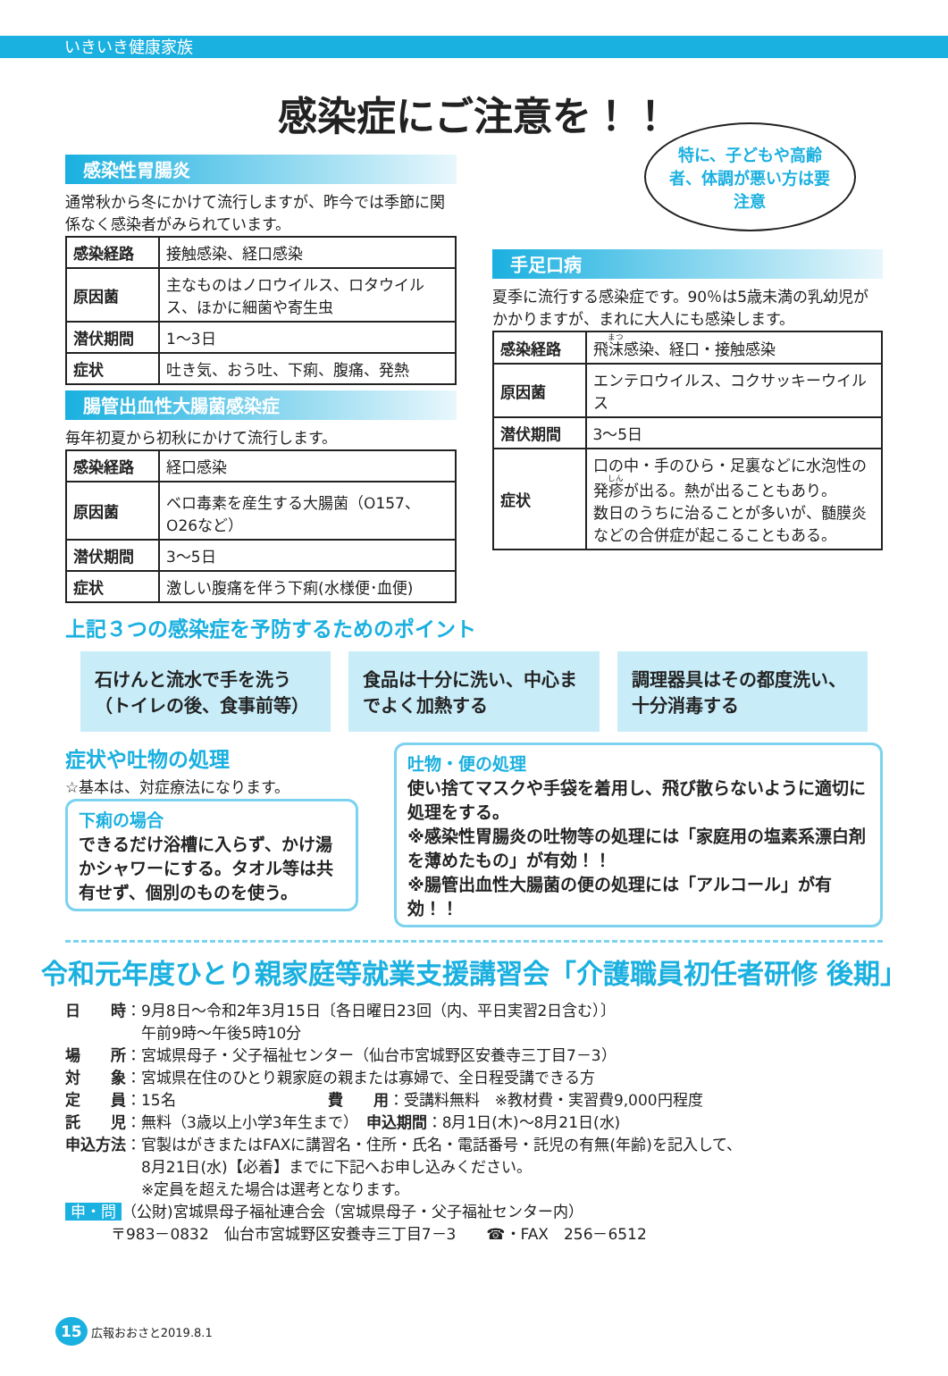いきいき健康家族
感染症にご注意を！！
感染性胃腸炎
通常秋から冬にかけて流行しますが、昨今では季節に関係なく感染者がみられています。
| 感染経路 | 接触感染、経口感染 |
| 原因菌 | 主なものはノロウイルス、ロタウイルス、ほかに細菌や寄生虫 |
| 潜伏期間 | 1～3日 |
| 症状 | 吐き気、おう吐、下痢、腹痛、発熱 |
腸管出血性大腸菌感染症
毎年初夏から初秋にかけて流行します。
| 感染経路 | 経口感染 |
| 原因菌 | ベロ毒素を産生する大腸菌（O157、O26など） |
| 潜伏期間 | 3～5日 |
| 症状 | 激しい腹痛を伴う下痢(水様便･血便) |
特に、子どもや高齢者、体調が悪い方は要注意
手足口病
夏季に流行する感染症です。90％は5歳未満の乳幼児がかかりますが、まれに大人にも感染します。
| 感染経路 | 飛 沫 感染、経口・接触感染 |
| 原因菌 | エンテロウイルス、コクサッキーウイルス |
| 潜伏期間 | 3～5日 |
| 症状 | 口の中・手のひら・足裏などに水泡性の発 疹 が出る。熱が出ることもあり。 数日のうちに治ることが多いが、髄膜炎などの合併症が起こることもある。 |
上記３つの感染症を予防するためのポイント
石けんと流水で手を洗う（トイレの後、食事前等）
食品は十分に洗い、中心までよく加熱する
調理器具はその都度洗い、十分消毒する
症状や吐物の処理
☆基本は、対症療法になります。
下痢の場合
できるだけ浴槽に入らず、かけ湯かシャワーにする。タオル等は共有せず、個別のものを使う。
吐物・便の処理
使い捨てマスクや手袋を着用し、飛び散らないように適切に処理をする。
※感染性胃腸炎の吐物等の処理には「家庭用の塩素系漂白剤を薄めたもの」が有効！！
※腸管出血性大腸菌の便の処理には「アルコール」が有効！！
令和元年度ひとり親家庭等就業支援講習会「介護職員初任者研修 後期」
日　　時：9月8日～令和2年3月15日〔各日曜日23回（内、平日実習2日含む）〕
　　　　　午前9時～午後5時10分
場　　所：宮城県母子・父子福祉センター（仙台市宮城野区安養寺三丁目7－3）
対　　象：宮城県在住のひとり親家庭の親または寡婦で、全日程受講できる方
定　　員：15名　　　　　　　　　　費　　用：受講料無料　※教材費・実習費9,000円程度
託　　児：無料（3歳以上小学3年生まで）　申込期間：8月1日(木)～8月21日(水)
申込方法：官製はがきまたはFAXに講習名・住所・氏名・電話番号・託児の有無(年齢)を記入して、
　　　　　8月21日(水)【必着】までに下記へお申し込みください。
　　　　　※定員を超えた場合は選考となります。
申・問 （公財)宮城県母子福祉連合会（宮城県母子・父子福祉センター内）
　　　〒983－0832　仙台市宮城野区安養寺三丁目7－3　　☎・FAX　256－6512
15 広報おおさと2019.8.1